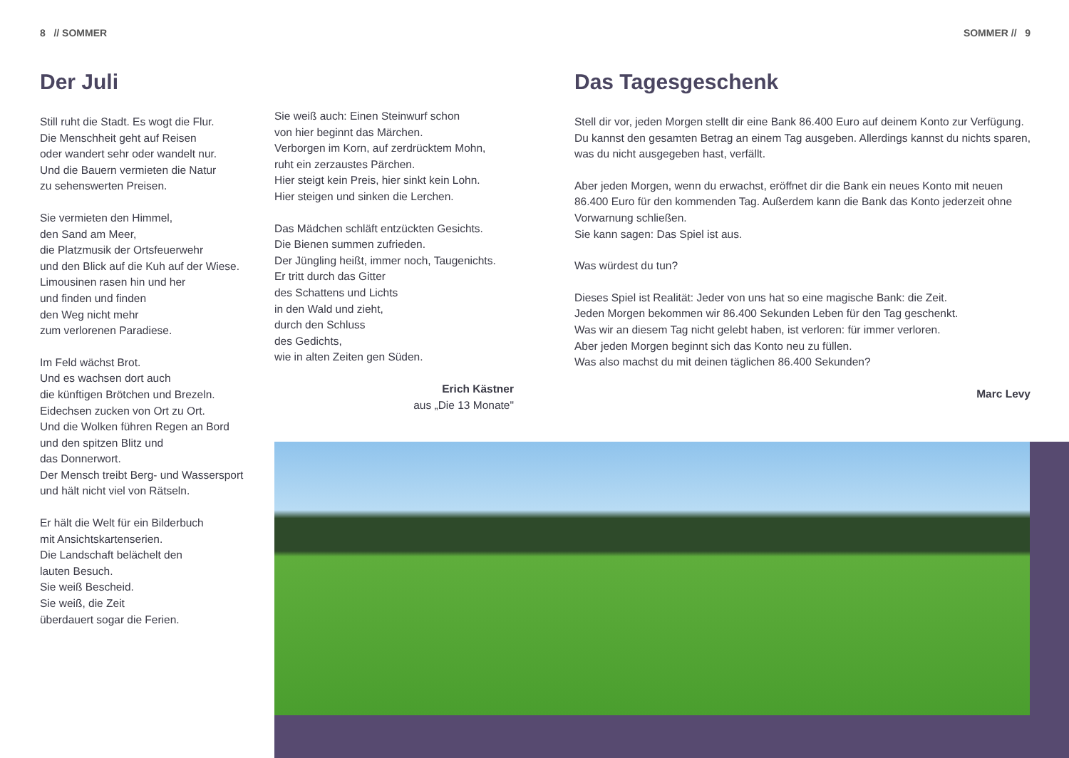8 // SOMMER SOMMER // 9
Der Juli
Still ruht die Stadt. Es wogt die Flur.
Die Menschheit geht auf Reisen
oder wandert sehr oder wandelt nur.
Und die Bauern vermieten die Natur
zu sehenswerten Preisen.
Sie vermieten den Himmel,
den Sand am Meer,
die Platzmusik der Ortsfeuerwehr
und den Blick auf die Kuh auf der Wiese.
Limousinen rasen hin und her
und finden und finden
den Weg nicht mehr
zum verlorenen Paradiese.
Im Feld wächst Brot.
Und es wachsen dort auch
die künftigen Brötchen und Brezeln.
Eidechsen zucken von Ort zu Ort.
Und die Wolken führen Regen an Bord
und den spitzen Blitz und
das Donnerwort.
Der Mensch treibt Berg- und Wassersport
und hält nicht viel von Rätseln.
Er hält die Welt für ein Bilderbuch
mit Ansichtskartenserien.
Die Landschaft belächelt den
lauten Besuch.
Sie weiß Bescheid.
Sie weiß, die Zeit
überdauert sogar die Ferien.
Sie weiß auch: Einen Steinwurf schon
von hier beginnt das Märchen.
Verborgen im Korn, auf zerdrücktem Mohn,
ruht ein zerzaustes Pärchen.
Hier steigt kein Preis, hier sinkt kein Lohn.
Hier steigen und sinken die Lerchen.
Das Mädchen schläft entzückten Gesichts.
Die Bienen summen zufrieden.
Der Jüngling heißt, immer noch, Taugenichts.
Er tritt durch das Gitter
des Schattens und Lichts
in den Wald und zieht,
durch den Schluss
des Gedichts,
wie in alten Zeiten gen Süden.
Erich Kästner
aus „Die 13 Monate"
Das Tagesgeschenk
Stell dir vor, jeden Morgen stellt dir eine Bank 86.400 Euro auf deinem Konto zur Verfügung. Du kannst den gesamten Betrag an einem Tag ausgeben. Allerdings kannst du nichts sparen, was du nicht ausgegeben hast, verfällt.
Aber jeden Morgen, wenn du erwachst, eröffnet dir die Bank ein neues Konto mit neuen 86.400 Euro für den kommenden Tag. Außerdem kann die Bank das Konto jederzeit ohne Vorwarnung schließen.
Sie kann sagen: Das Spiel ist aus.
Was würdest du tun?
Dieses Spiel ist Realität: Jeder von uns hat so eine magische Bank: die Zeit.
Jeden Morgen bekommen wir 86.400 Sekunden Leben für den Tag geschenkt.
Was wir an diesem Tag nicht gelebt haben, ist verloren: für immer verloren.
Aber jeden Morgen beginnt sich das Konto neu zu füllen.
Was also machst du mit deinen täglichen 86.400 Sekunden?
Marc Levy